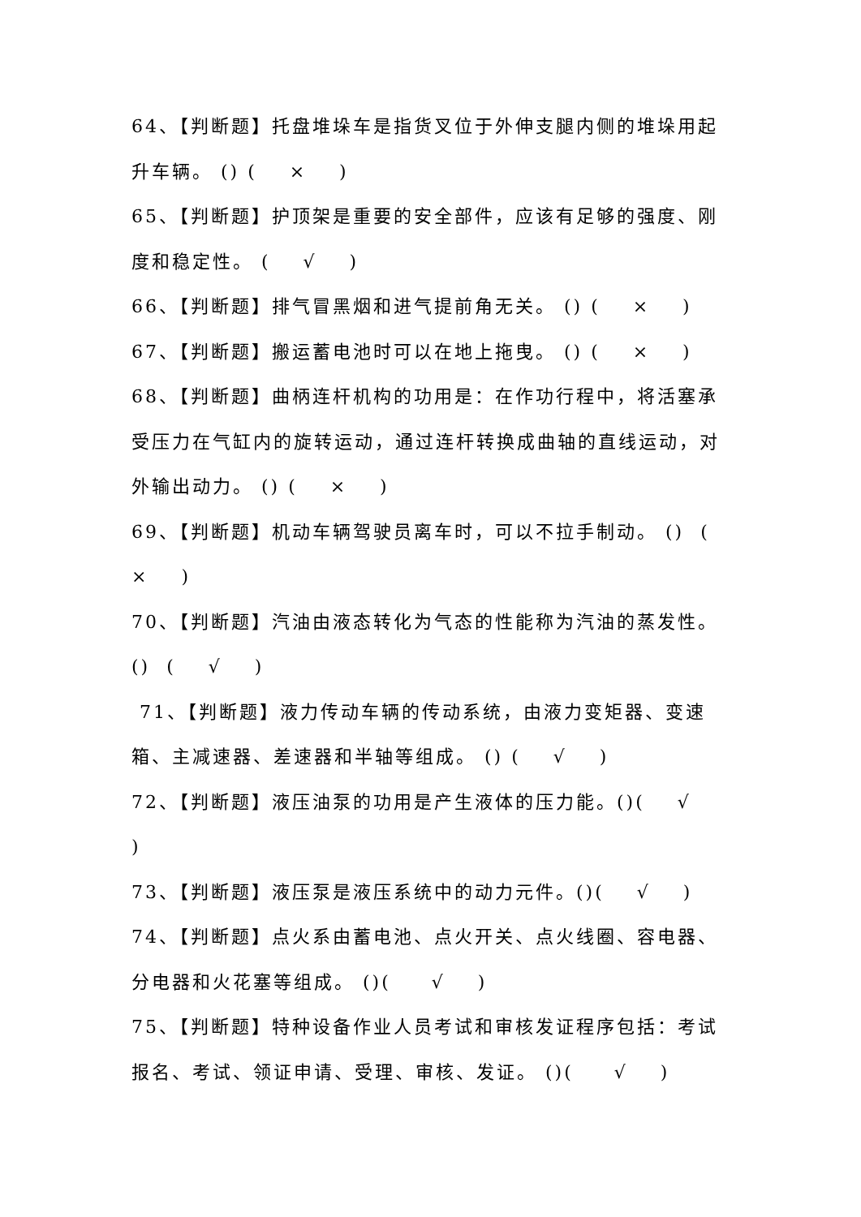64、【判断题】托盘堆垛车是指货叉位于外伸支腿内侧的堆垛用起升车辆。 () ( × )
65、【判断题】护顶架是重要的安全部件，应该有足够的强度、刚度和稳定性。 ( √ )
66、【判断题】排气冒黑烟和进气提前角无关。 () ( × )
67、【判断题】搬运蓄电池时可以在地上拖曳。 () ( × )
68、【判断题】曲柄连杆机构的功用是：在作功行程中，将活塞承受压力在气缸内的旋转运动，通过连杆转换成曲轴的直线运动，对外输出动力。 () ( × )
69、【判断题】机动车辆驾驶员离车时，可以不拉手制动。 () ( × )
70、【判断题】汽油由液态转化为气态的性能称为汽油的蒸发性。() ( √ )
71、【判断题】液力传动车辆的传动系统，由液力变矩器、变速箱、主减速器、差速器和半轴等组成。 () ( √ )
72、【判断题】液压油泵的功用是产生液体的压力能。()( √ )
73、【判断题】液压泵是液压系统中的动力元件。()( √ )
74、【判断题】点火系由蓄电池、点火开关、点火线圈、容电器、分电器和火花塞等组成。 ()( √ )
75、【判断题】特种设备作业人员考试和审核发证程序包括：考试报名、考试、领证申请、受理、审核、发证。 ()( √ )